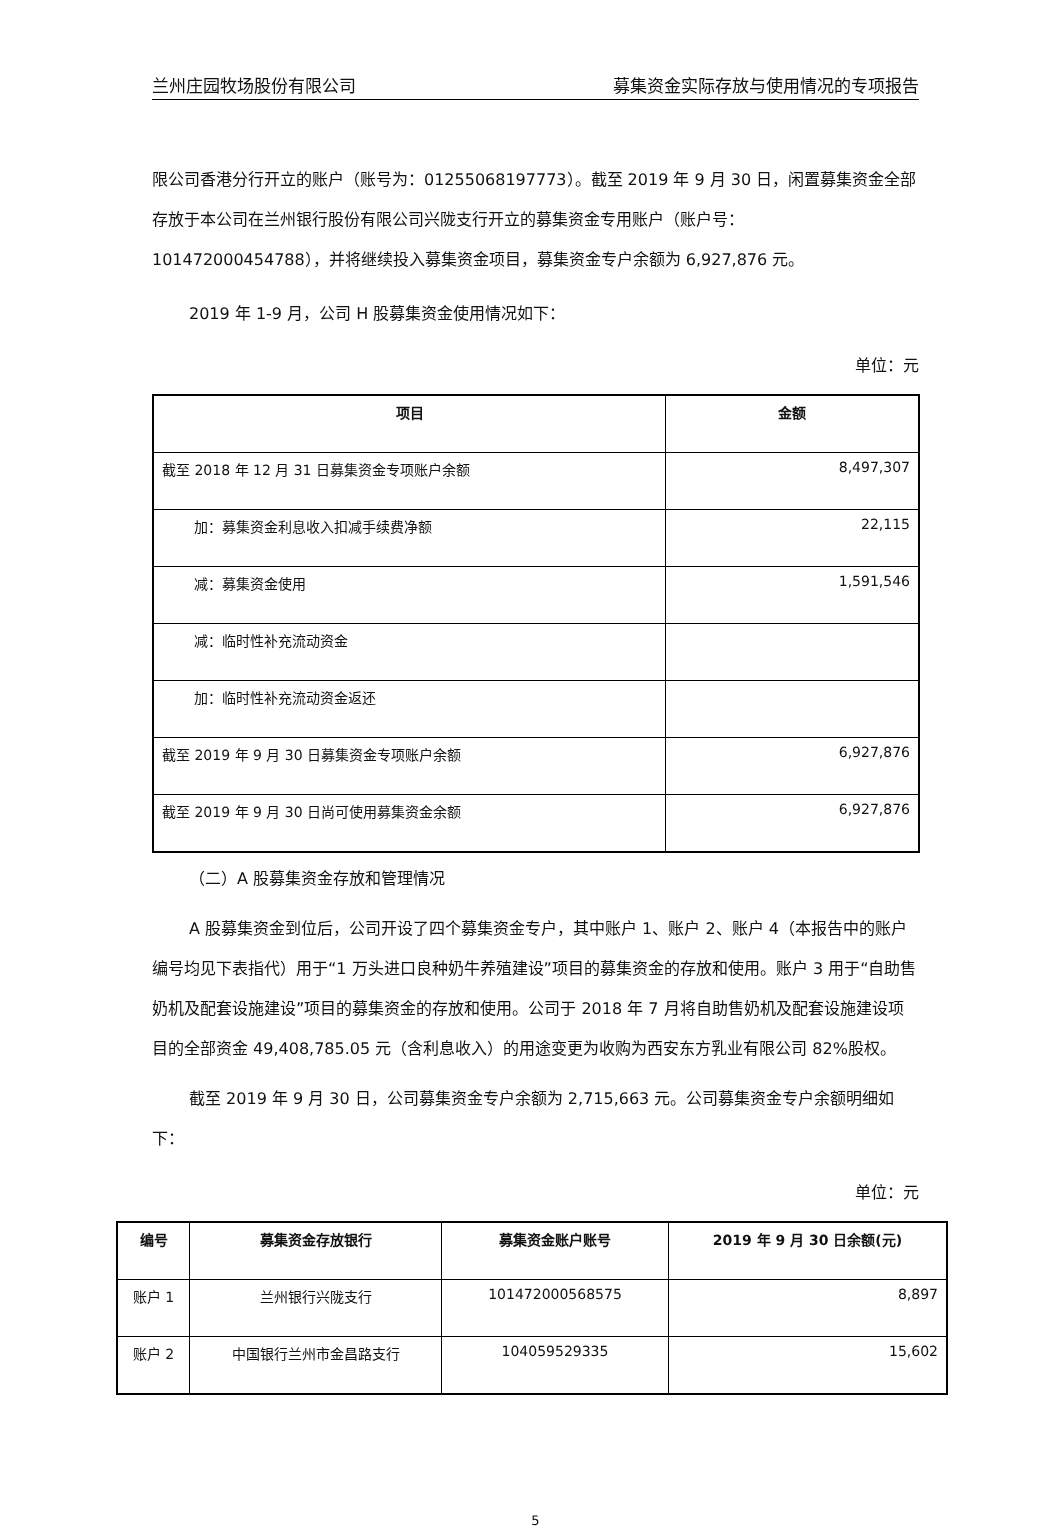兰州庄园牧场股份有限公司 募集资金实际存放与使用情况的专项报告
限公司香港分行开立的账户（账号为：01255068197773）。截至 2019 年 9 月 30 日，闲置募集资金全部存放于本公司在兰州银行股份有限公司兴陇支行开立的募集资金专用账户（账户号：101472000454788），并将继续投入募集资金项目，募集资金专户余额为 6,927,876 元。
2019 年 1-9 月，公司 H 股募集资金使用情况如下：
单位：元
| 项目 | 金额 |
| --- | --- |
| 截至 2018 年 12 月 31 日募集资金专项账户余额 | 8,497,307 |
| 加：募集资金利息收入扣减手续费净额 | 22,115 |
| 减：募集资金使用 | 1,591,546 |
| 减：临时性补充流动资金 | |
| 加：临时性补充流动资金返还 | |
| 截至 2019 年 9 月 30 日募集资金专项账户余额 | 6,927,876 |
| 截至 2019 年 9 月 30 日尚可使用募集资金余额 | 6,927,876 |
（二）A 股募集资金存放和管理情况
A 股募集资金到位后，公司开设了四个募集资金专户，其中账户 1、账户 2、账户 4（本报告中的账户编号均见下表指代）用于“1 万头进口良种奶牛养殖建设”项目的募集资金的存放和使用。账户 3 用于“自助售奶机及配套设施建设”项目的募集资金的存放和使用。公司于 2018 年 7 月将自助售奶机及配套设施建设项目的全部资金 49,408,785.05 元（含利息收入）的用途变更为收购为西安东方乳业有限公司 82%股权。
截至 2019 年 9 月 30 日，公司募集资金专户余额为 2,715,663 元。公司募集资金专户余额明细如下：
单位：元
| 编号 | 募集资金存放银行 | 募集资金账户账号 | 2019 年 9 月 30 日余额(元) |
| --- | --- | --- | --- |
| 账户 1 | 兰州银行兴陇支行 | 101472000568575 | 8,897 |
| 账户 2 | 中国银行兰州市金昌路支行 | 104059529335 | 15,602 |
5